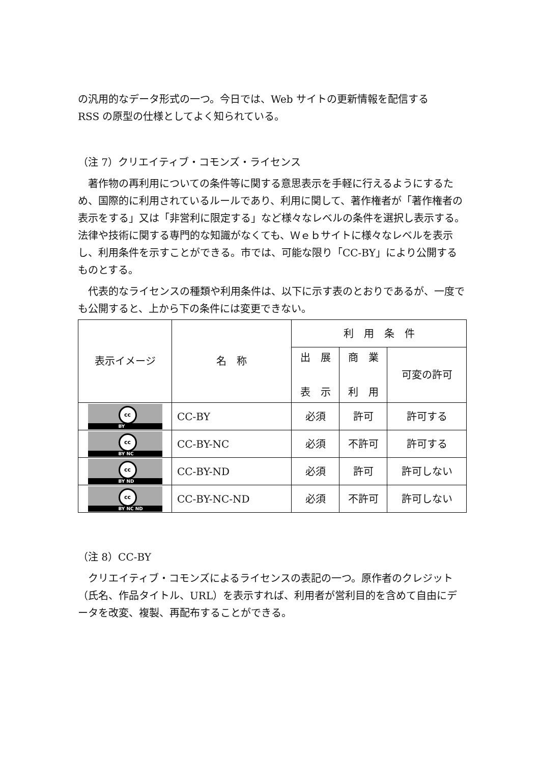の汎用的なデータ形式の一つ。今日では、Web サイトの更新情報を配信する
RSS の原型の仕様としてよく知られている。
（注 7）クリエイティブ・コモンズ・ライセンス
著作物の再利用についての条件等に関する意思表示を手軽に行えるようにするため、国際的に利用されているルールであり、利用に関して、著作権者が「著作権者の表示をする」又は「非営利に限定する」など様々なレベルの条件を選択し表示する。法律や技術に関する専門的な知識がなくても、Ｗｅｂサイトに様々なレベルを表示し、利用条件を示すことができる。市では、可能な限り「CC-BY」により公開するものとする。
代表的なライセンスの種類や利用条件は、以下に示す表のとおりであるが、一度でも公開すると、上から下の条件には変更できない。
| 表示イメージ | 名 称 | 利 用 条 件 | | |
| --- | --- | --- | --- | --- |
| | | 出 展 表 示 | 商 業 利 用 | 可変の許可 |
| cc BY | CC-BY | 必須 | 許可 | 許可する |
| cc BY NC | CC-BY-NC | 必須 | 不許可 | 許可する |
| cc BY ND | CC-BY-ND | 必須 | 許可 | 許可しない |
| cc BY NC ND | CC-BY-NC-ND | 必須 | 不許可 | 許可しない |
（注 8）CC-BY
クリエイティブ・コモンズによるライセンスの表記の一つ。原作者のクレジット（氏名、作品タイトル、URL）を表示すれば、利用者が営利目的を含めて自由にデータを改変、複製、再配布することができる。